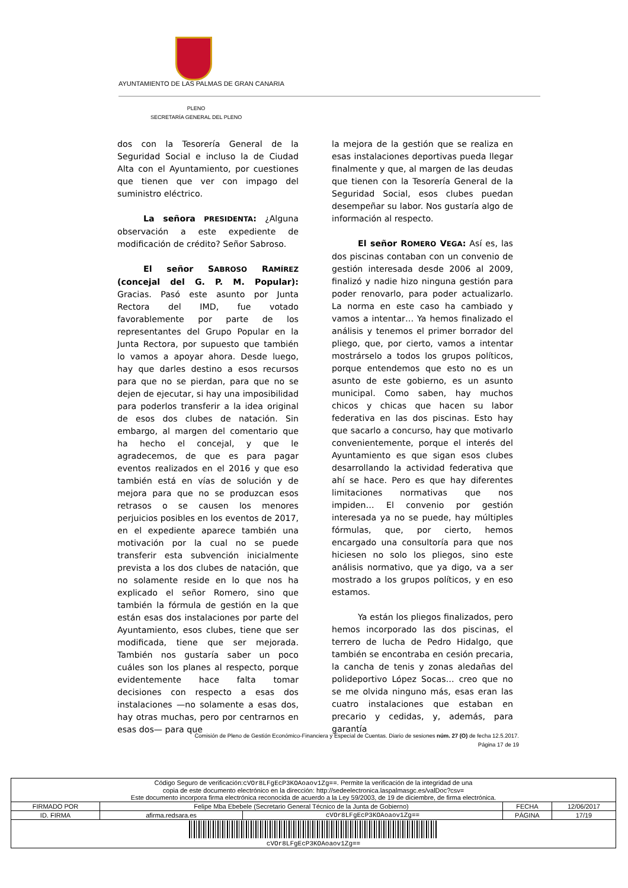AYUNTAMIENTO DE LAS PALMAS DE GRAN CANARIA
PLENO
SECRETARÍA GENERAL DEL PLENO
dos con la Tesorería General de la Seguridad Social e incluso la de Ciudad Alta con el Ayuntamiento, por cuestiones que tienen que ver con impago del suministro eléctrico.
La señora PRESIDENTA: ¿Alguna observación a este expediente de modificación de crédito? Señor Sabroso.
El señor SABROSO RAMÍREZ (concejal del G. P. M. Popular): Gracias. Pasó este asunto por Junta Rectora del IMD, fue votado favorablemente por parte de los representantes del Grupo Popular en la Junta Rectora, por supuesto que también lo vamos a apoyar ahora. Desde luego, hay que darles destino a esos recursos para que no se pierdan, para que no se dejen de ejecutar, si hay una imposibilidad para poderlos transferir a la idea original de esos dos clubes de natación. Sin embargo, al margen del comentario que ha hecho el concejal, y que le agradecemos, de que es para pagar eventos realizados en el 2016 y que eso también está en vías de solución y de mejora para que no se produzcan esos retrasos o se causen los menores perjuicios posibles en los eventos de 2017, en el expediente aparece también una motivación por la cual no se puede transferir esta subvención inicialmente prevista a los dos clubes de natación, que no solamente reside en lo que nos ha explicado el señor Romero, sino que también la fórmula de gestión en la que están esas dos instalaciones por parte del Ayuntamiento, esos clubes, tiene que ser modificada, tiene que ser mejorada. También nos gustaría saber un poco cuáles son los planes al respecto, porque evidentemente hace falta tomar decisiones con respecto a esas dos instalaciones —no solamente a esas dos, hay otras muchas, pero por centrarnos en esas dos— para que
la mejora de la gestión que se realiza en esas instalaciones deportivas pueda llegar finalmente y que, al margen de las deudas que tienen con la Tesorería General de la Seguridad Social, esos clubes puedan desempeñar su labor. Nos gustaría algo de información al respecto.
El señor ROMERO VEGA: Así es, las dos piscinas contaban con un convenio de gestión interesada desde 2006 al 2009, finalizó y nadie hizo ninguna gestión para poder renovarlo, para poder actualizarlo. La norma en este caso ha cambiado y vamos a intentar… Ya hemos finalizado el análisis y tenemos el primer borrador del pliego, que, por cierto, vamos a intentar mostrárselo a todos los grupos políticos, porque entendemos que esto no es un asunto de este gobierno, es un asunto municipal. Como saben, hay muchos chicos y chicas que hacen su labor federativa en las dos piscinas. Esto hay que sacarlo a concurso, hay que motivarlo convenientemente, porque el interés del Ayuntamiento es que sigan esos clubes desarrollando la actividad federativa que ahí se hace. Pero es que hay diferentes limitaciones normativas que nos impiden… El convenio por gestión interesada ya no se puede, hay múltiples fórmulas, que, por cierto, hemos encargado una consultoría para que nos hiciesen no solo los pliegos, sino este análisis normativo, que ya digo, va a ser mostrado a los grupos políticos, y en eso estamos.
Ya están los pliegos finalizados, pero hemos incorporado las dos piscinas, el terrero de lucha de Pedro Hidalgo, que también se encontraba en cesión precaria, la cancha de tenis y zonas aledañas del polideportivo López Socas… creo que no se me olvida ninguno más, esas eran las cuatro instalaciones que estaban en precario y cedidas, y, además, para garantía
Comisión de Pleno de Gestión Económico-Financiera y Especial de Cuentas. Diario de sesiones núm. 27 (O) de fecha 12.5.2017.
Página 17 de 19
| Código Seguro de verificación: cVOr8LFgEcP3KOAoaov1Zg== . Permite la verificación de la integridad de una copia de este documento electrónico en la dirección: http://sedeelectronica.laspalmasgc.es/valDoc?csv= Este documento incorpora firma electrónica reconocida de acuerdo a la Ley 59/2003, de 19 de diciembre, de firma electrónica. | | | | |
| FIRMADO POR | Felipe Mba Ebebele (Secretario General Técnico de la Junta de Gobierno) | | FECHA | 12/06/2017 |
| ID. FIRMA | afirma.redsara.es | cVOr8LFgEcP3KOAoaov1Zg== | PÁGINA | 17/19 |
| cVOr8LFgEcP3KOAoaov1Zg== | | | | |